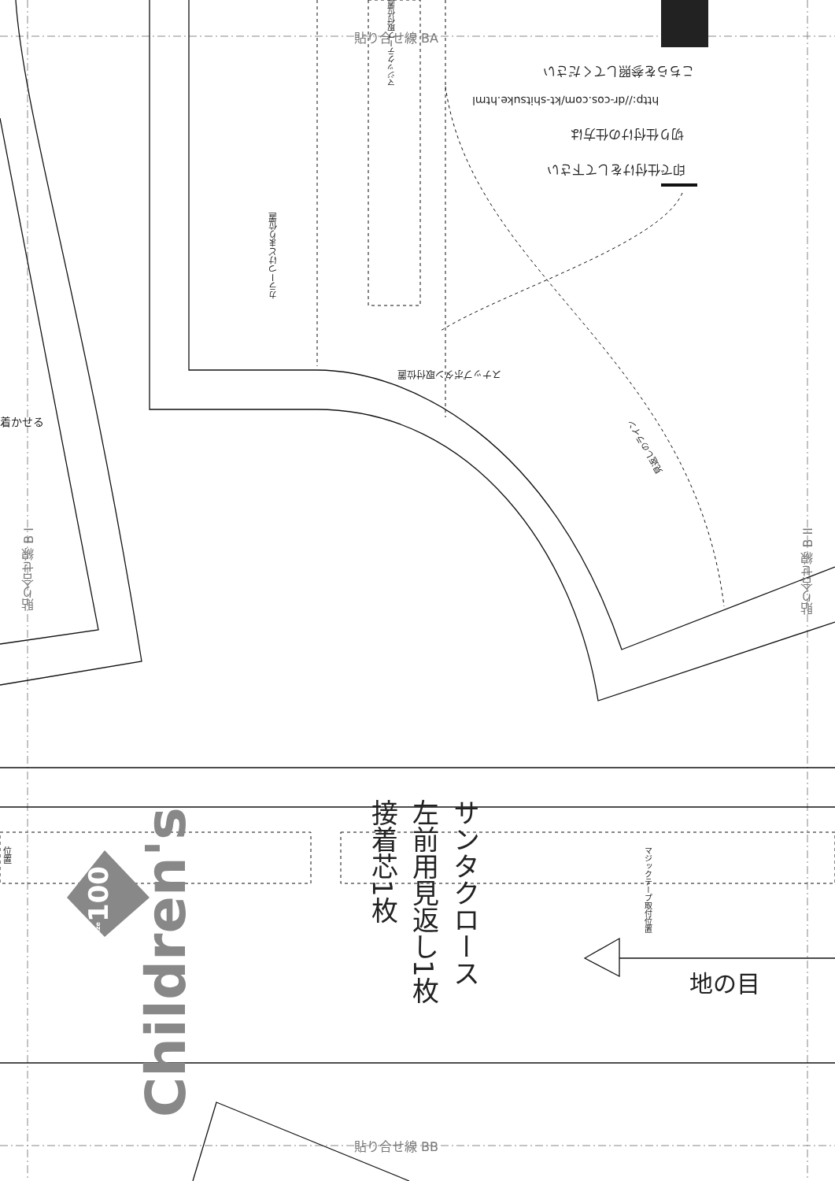貼り合せ線 BA
貼り合せ線 BB
貼り合せ線 B I
貼り合せ線 B II
こちらを参照してください
http://dr-cos.com/kt-shitsuke.html
切り仕付けの仕方は
印で仕付けをして下さい
スナップボタン取付位置
カラーつけどまり位置
マジックテープ取付位置
見返しのライン
着かせる
位置
マジックテープ取付位置
Children's
size100
サンタクロース
左前用見返し1枚
接着芯1枚
地の目